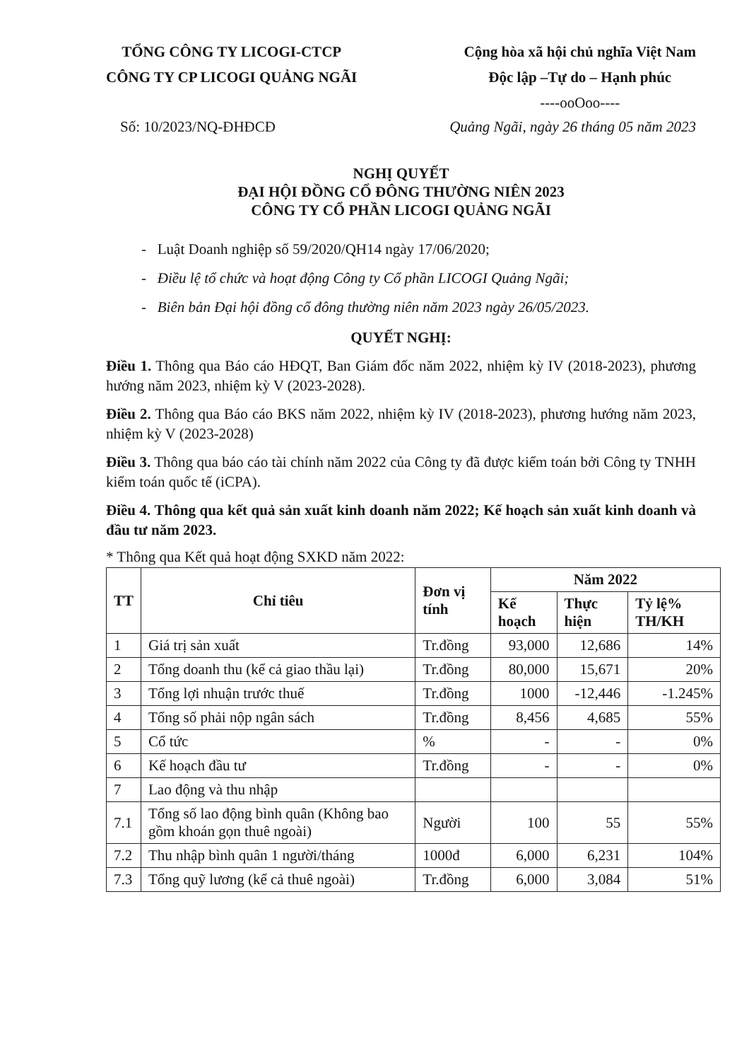TỔNG CÔNG TY LICOGI-CTCP
CÔNG TY CP LICOGI QUẢNG NGÃI
Cộng hòa xã hội chủ nghĩa Việt Nam
Độc lập –Tự do – Hạnh phúc
----ooOoo----
Số: 10/2023/NQ-ĐHĐCĐ Quảng Ngãi, ngày 26 tháng 05 năm 2023
NGHỊ QUYẾT
ĐẠI HỘI ĐỒNG CỔ ĐÔNG THƯỜNG NIÊN 2023
CÔNG TY CỔ PHẦN LICOGI QUẢNG NGÃI
- Luật Doanh nghiệp số 59/2020/QH14 ngày 17/06/2020;
- Điều lệ tổ chức và hoạt động Công ty Cổ phần LICOGI Quảng Ngãi;
- Biên bản Đại hội đồng cổ đông thường niên năm 2023 ngày 26/05/2023.
QUYẾT NGHỊ:
Điều 1. Thông qua Báo cáo HĐQT, Ban Giám đốc năm 2022, nhiệm kỳ IV (2018-2023), phương hướng năm 2023, nhiệm kỳ V (2023-2028).
Điều 2. Thông qua Báo cáo BKS năm 2022, nhiệm kỳ IV (2018-2023), phương hướng năm 2023, nhiệm kỳ V (2023-2028)
Điều 3. Thông qua báo cáo tài chính năm 2022 của Công ty đã được kiểm toán bởi Công ty TNHH kiểm toán quốc tế (iCPA).
Điều 4. Thông qua kết quả sản xuất kinh doanh năm 2022; Kế hoạch sản xuất kinh doanh và đầu tư năm 2023.
* Thông qua Kết quả hoạt động SXKD năm 2022:
| TT | Chỉ tiêu | Đơn vị tính | Năm 2022 | | |
| --- | --- | --- | --- | --- | --- |
| | | | Kế hoạch | Thực hiện | Tỷ lệ% TH/KH |
| 1 | Giá trị sản xuất | Tr.đồng | 93,000 | 12,686 | 14% |
| 2 | Tổng doanh thu (kể cả giao thầu lại) | Tr.đồng | 80,000 | 15,671 | 20% |
| 3 | Tổng lợi nhuận trước thuế | Tr.đồng | 1000 | -12,446 | -1.245% |
| 4 | Tổng số phải nộp ngân sách | Tr.đồng | 8,456 | 4,685 | 55% |
| 5 | Cổ tức | % | - | - | 0% |
| 6 | Kế hoạch đầu tư | Tr.đồng | - | - | 0% |
| 7 | Lao động và thu nhập | | | | |
| 7.1 | Tổng số lao động bình quân (Không bao gồm khoán gọn thuê ngoài) | Người | 100 | 55 | 55% |
| 7.2 | Thu nhập bình quân 1 người/tháng | 1000đ | 6,000 | 6,231 | 104% |
| 7.3 | Tổng quỹ lương (kể cả thuê ngoài) | Tr.đồng | 6,000 | 3,084 | 51% |